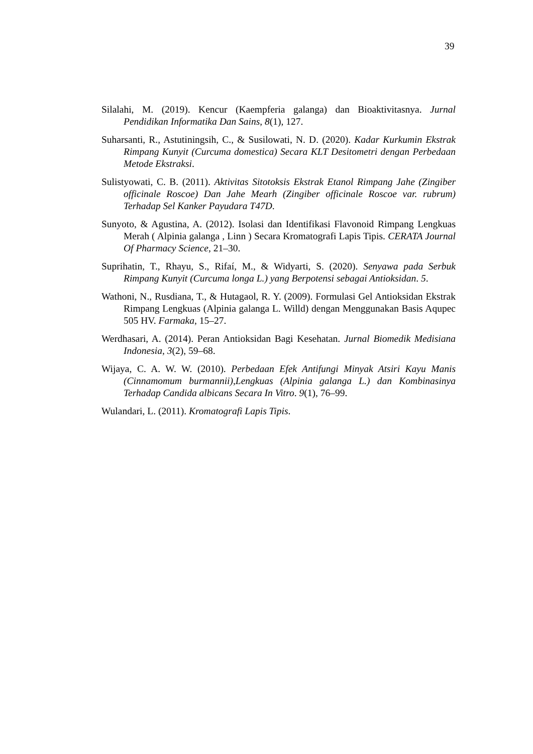39
Silalahi, M. (2019). Kencur (Kaempferia galanga) dan Bioaktivitasnya. Jurnal Pendidikan Informatika Dan Sains, 8(1), 127.
Suharsanti, R., Astutiningsih, C., & Susilowati, N. D. (2020). Kadar Kurkumin Ekstrak Rimpang Kunyit (Curcuma domestica) Secara KLT Desitometri dengan Perbedaan Metode Ekstraksi.
Sulistyowati, C. B. (2011). Aktivitas Sitotoksis Ekstrak Etanol Rimpang Jahe (Zingiber officinale Roscoe) Dan Jahe Mearh (Zingiber officinale Roscoe var. rubrum) Terhadap Sel Kanker Payudara T47D.
Sunyoto, & Agustina, A. (2012). Isolasi dan Identifikasi Flavonoid Rimpang Lengkuas Merah ( Alpinia galanga , Linn ) Secara Kromatografi Lapis Tipis. CERATA Journal Of Pharmacy Science, 21–30.
Suprihatin, T., Rhayu, S., Rifaí, M., & Widyarti, S. (2020). Senyawa pada Serbuk Rimpang Kunyit (Curcuma longa L.) yang Berpotensi sebagai Antioksidan. 5.
Wathoni, N., Rusdiana, T., & Hutagaol, R. Y. (2009). Formulasi Gel Antioksidan Ekstrak Rimpang Lengkuas (Alpinia galanga L. Willd) dengan Menggunakan Basis Aqupec 505 HV. Farmaka, 15–27.
Werdhasari, A. (2014). Peran Antioksidan Bagi Kesehatan. Jurnal Biomedik Medisiana Indonesia, 3(2), 59–68.
Wijaya, C. A. W. W. (2010). Perbedaan Efek Antifungi Minyak Atsiri Kayu Manis (Cinnamomum burmannii),Lengkuas (Alpinia galanga L.) dan Kombinasinya Terhadap Candida albicans Secara In Vitro. 9(1), 76–99.
Wulandari, L. (2011). Kromatografi Lapis Tipis.